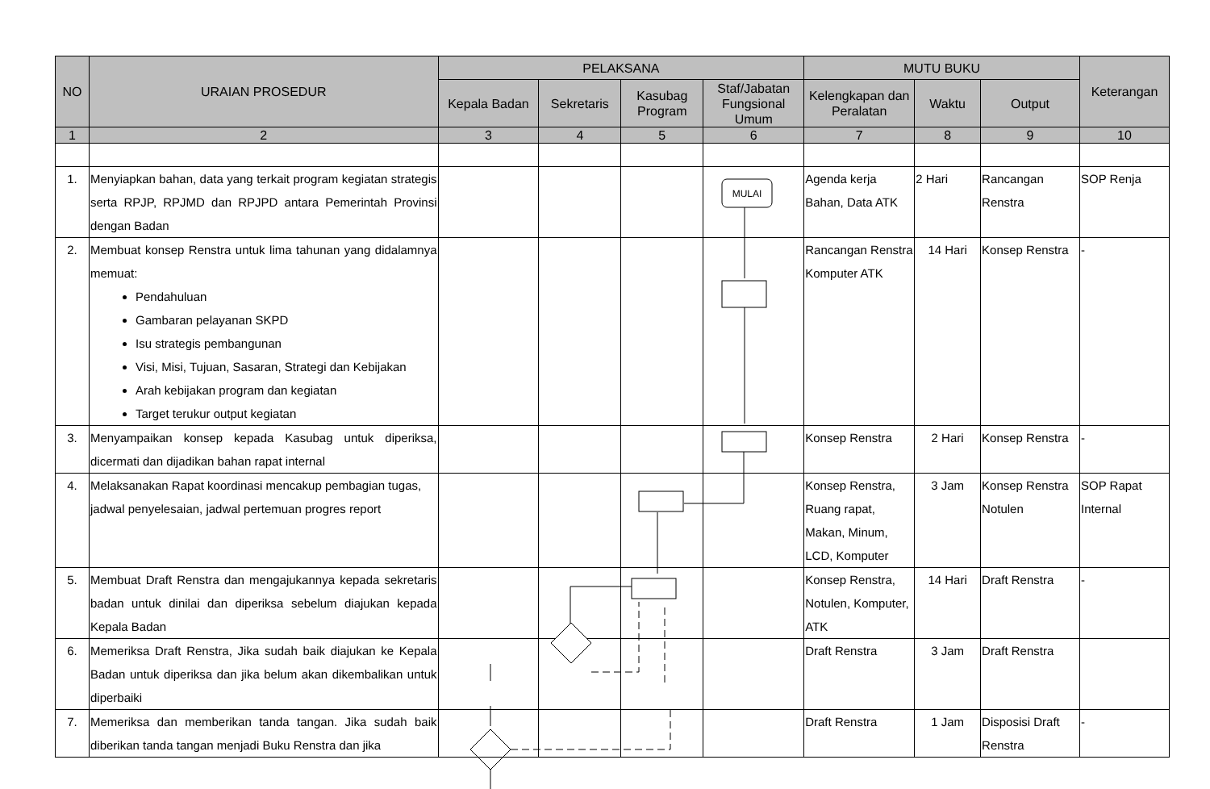| NO | URAIAN PROSEDUR | PELAKSANA | | | | MUTU BUKU | | | Keterangan |
| --- | --- | --- | --- | --- | --- | --- | --- | --- | --- |
| | | Kepala Badan | Sekretaris | Kasubag Program | Staf/Jabatan Fungsional Umum | Kelengkapan dan Peralatan | Waktu | Output | |
| 1 | 2 | 3 | 4 | 5 | 6 | 7 | 8 | 9 | 10 |
| 1. | Menyiapkan bahan, data yang terkait program kegiatan strategis serta RPJP, RPJMD dan RPJPD antara Pemerintah Provinsi dengan Badan | | | | | Agenda kerja Bahan, Data ATK | 2 Hari | Rancangan Renstra | SOP Renja |
| 2. | Membuat konsep Renstra untuk lima tahunan yang didalamnya memuat: Pendahuluan Gambaran pelayanan SKPD Isu strategis pembangunan Visi, Misi, Tujuan, Sasaran, Strategi dan Kebijakan Arah kebijakan program dan kegiatan Target terukur output kegiatan | | | | | Rancangan Renstra Komputer ATK | 14 Hari | Konsep Renstra | - |
| 3. | Menyampaikan konsep kepada Kasubag untuk diperiksa, dicermati dan dijadikan bahan rapat internal | | | | | Konsep Renstra | 2 Hari | Konsep Renstra | - |
| 4. | Melaksanakan Rapat koordinasi mencakup pembagian tugas, jadwal penyelesaian, jadwal pertemuan progres report | | | | | Konsep Renstra, Ruang rapat, Makan, Minum, LCD, Komputer | 3 Jam | Konsep Renstra Notulen | SOP Rapat Internal |
| 5. | Membuat Draft Renstra dan mengajukannya kepada sekretaris badan untuk dinilai dan diperiksa sebelum diajukan kepada Kepala Badan | | | | | Konsep Renstra, Notulen, Komputer, ATK | 14 Hari | Draft Renstra | - |
| 6. | Memeriksa Draft Renstra, Jika sudah baik diajukan ke Kepala Badan untuk diperiksa dan jika belum akan dikembalikan untuk diperbaiki | | | | | Draft Renstra | 3 Jam | Draft Renstra | |
| 7. | Memeriksa dan memberikan tanda tangan. Jika sudah baik diberikan tanda tangan menjadi Buku Renstra dan jika | | | | | Draft Renstra | 1 Jam | Disposisi Draft Renstra | - |
MULAI